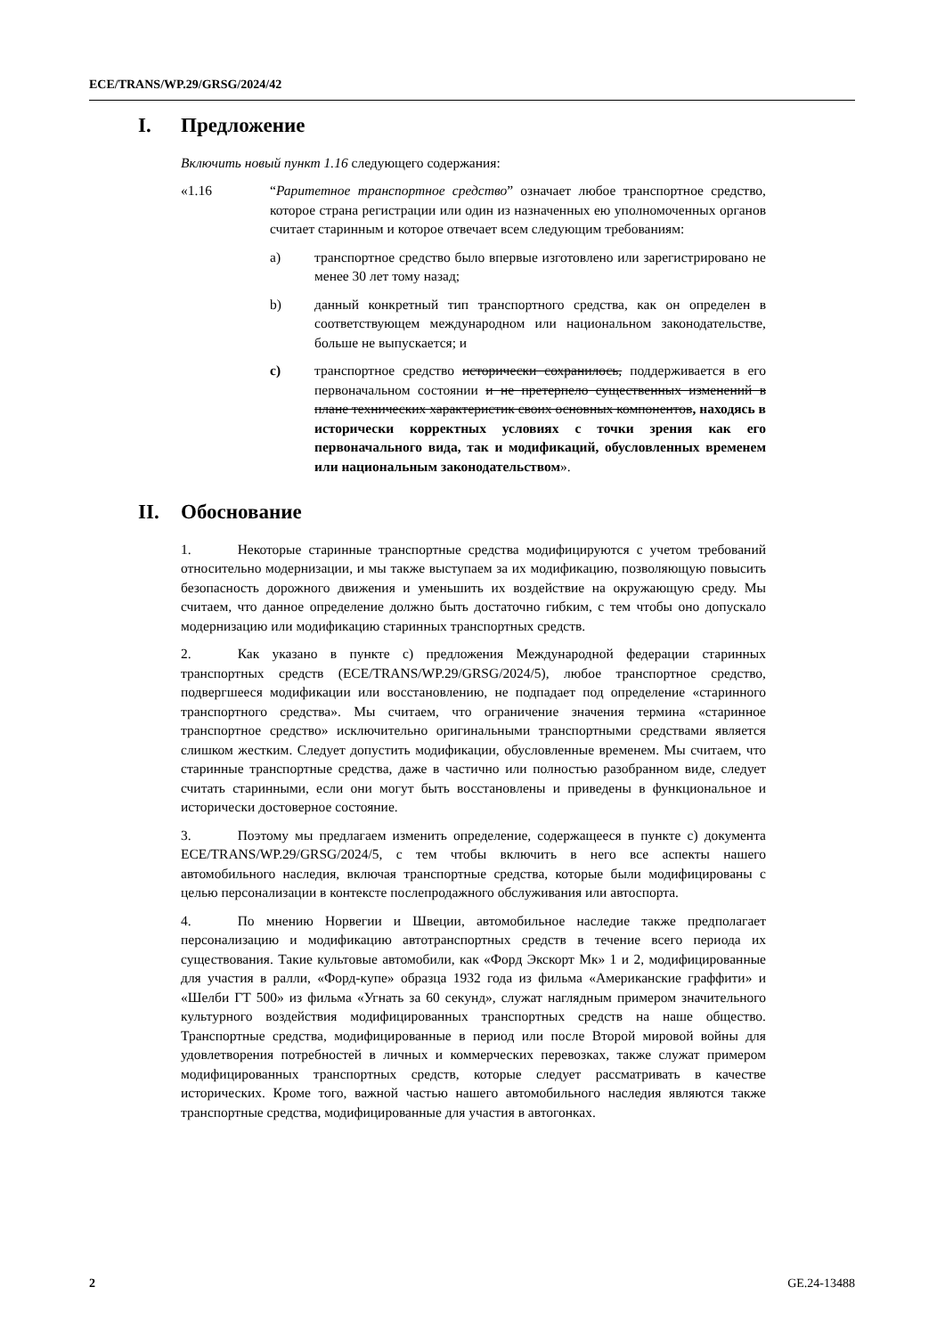ECE/TRANS/WP.29/GRSG/2024/42
I. Предложение
Включить новый пункт 1.16 следующего содержания:
«1.16 “Раритетное транспортное средство” означает любое транспортное средство, которое страна регистрации или один из назначенных ею уполномоченных органов считает старинным и которое отвечает всем следующим требованиям:
a) транспортное средство было впервые изготовлено или зарегистрировано не менее 30 лет тому назад;
b) данный конкретный тип транспортного средства, как он определен в соответствующем международном или национальном законодательстве, больше не выпускается; и
c) транспортное средство исторически сохранилось, поддерживается в его первоначальном состоянии и не претерпело существенных изменений в плане технических характеристик своих основных компонентов, находясь в исторически корректных условиях с точки зрения как его первоначального вида, так и модификаций, обусловленных временем или национальным законодательством».
II. Обоснование
1. Некоторые старинные транспортные средства модифицируются с учетом требований относительно модернизации, и мы также выступаем за их модификацию, позволяющую повысить безопасность дорожного движения и уменьшить их воздействие на окружающую среду. Мы считаем, что данное определение должно быть достаточно гибким, с тем чтобы оно допускало модернизацию или модификацию старинных транспортных средств.
2. Как указано в пункте с) предложения Международной федерации старинных транспортных средств (ECE/TRANS/WP.29/GRSG/2024/5), любое транспортное средство, подвергшееся модификации или восстановлению, не подпадает под определение «старинного транспортного средства». Мы считаем, что ограничение значения термина «старинное транспортное средство» исключительно оригинальными транспортными средствами является слишком жестким. Следует допустить модификации, обусловленные временем. Мы считаем, что старинные транспортные средства, даже в частично или полностью разобранном виде, следует считать старинными, если они могут быть восстановлены и приведены в функциональное и исторически достоверное состояние.
3. Поэтому мы предлагаем изменить определение, содержащееся в пункте с) документа ECE/TRANS/WP.29/GRSG/2024/5, с тем чтобы включить в него все аспекты нашего автомобильного наследия, включая транспортные средства, которые были модифицированы с целью персонализации в контексте послепродажного обслуживания или автоспорта.
4. По мнению Норвегии и Швеции, автомобильное наследие также предполагает персонализацию и модификацию автотранспортных средств в течение всего периода их существования. Такие культовые автомобили, как «Форд Экскорт Мк» 1 и 2, модифицированные для участия в ралли, «Форд-купе» образца 1932 года из фильма «Американские граффити» и «Шелби ГТ 500» из фильма «Угнать за 60 секунд», служат наглядным примером значительного культурного воздействия модифицированных транспортных средств на наше общество. Транспортные средства, модифицированные в период или после Второй мировой войны для удовлетворения потребностей в личных и коммерческих перевозках, также служат примером модифицированных транспортных средств, которые следует рассматривать в качестве исторических. Кроме того, важной частью нашего автомобильного наследия являются также транспортные средства, модифицированные для участия в автогонках.
2 GE.24-13488